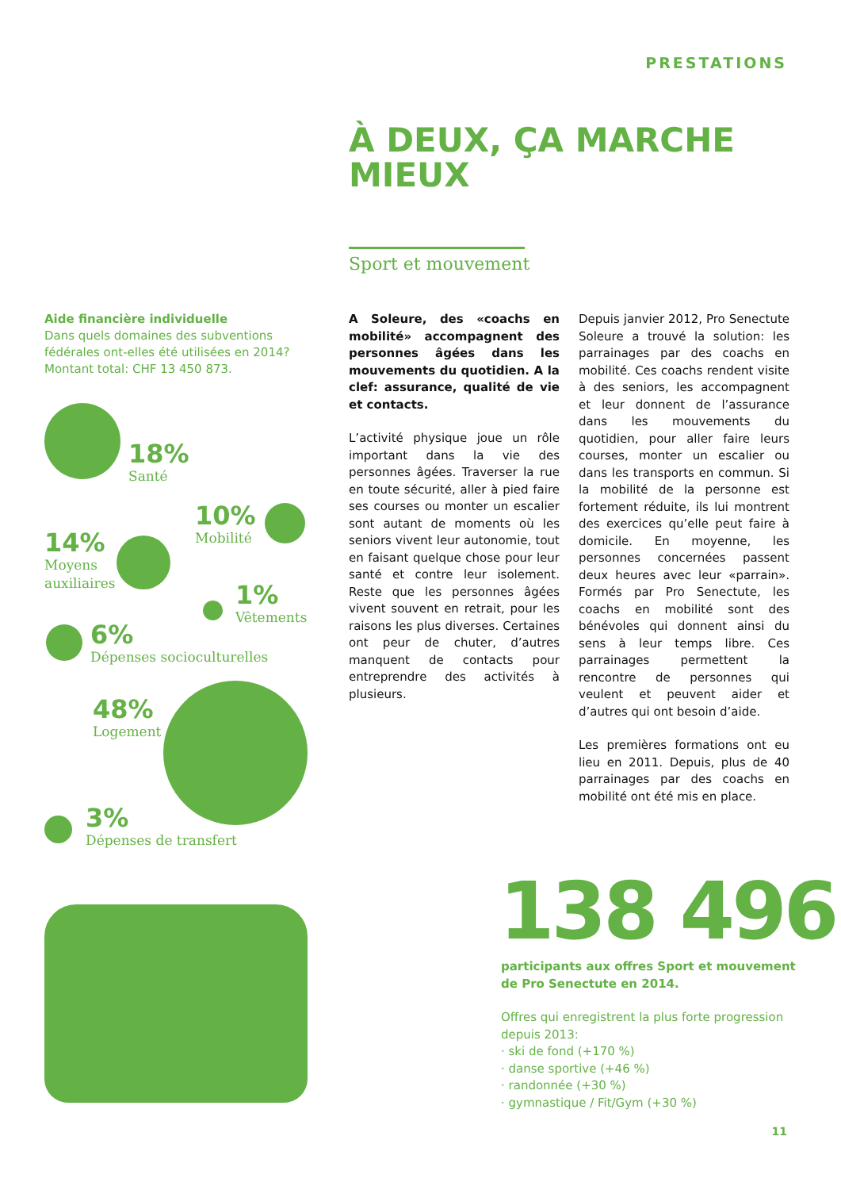PRESTATIONS
À DEUX, ÇA MARCHE
MIEUX
Sport et mouvement
Aide financière individuelle
Dans quels domaines des subventions fédérales ont-elles été utilisées en 2014? Montant total: CHF 13 450 873.
A Soleure, des «coachs en mobilité» accompagnent des personnes âgées dans les mouvements du quotidien. A la clef: assurance, qualité de vie et contacts.
L’activité physique joue un rôle important dans la vie des personnes âgées. Traverser la rue en toute sécurité, aller à pied faire ses courses ou monter un escalier sont autant de moments où les seniors vivent leur autonomie, tout en faisant quelque chose pour leur santé et contre leur isolement. Reste que les personnes âgées vivent souvent en retrait, pour les raisons les plus diverses. Certaines ont peur de chuter, d’autres manquent de contacts pour entreprendre des activités à plusieurs.
Depuis janvier 2012, Pro Senectute Soleure a trouvé la solution: les parrainages par des coachs en mobilité. Ces coachs rendent visite à des seniors, les accompagnent et leur donnent de l’assurance dans les mouvements du quotidien, pour aller faire leurs courses, monter un escalier ou dans les transports en commun. Si la mobilité de la personne est fortement réduite, ils lui montrent des exercices qu’elle peut faire à domicile. En moyenne, les personnes concernées passent deux heures avec leur «parrain». Formés par Pro Senectute, les coachs en mobilité sont des bénévoles qui donnent ainsi du sens à leur temps libre. Ces parrainages permettent la rencontre de personnes qui veulent et peuvent aider et d’autres qui ont besoin d’aide.
Les premières formations ont eu lieu en 2011. Depuis, plus de 40 parrainages par des coachs en mobilité ont été mis en place.
18%
Santé
10%
Mobilité
14%
Moyens
auxiliaires
1%
Vêtements
6%
Dépenses socioculturelles
48%
Logement
3%
Dépenses de transfert
138 496
participants aux offres Sport et mouvement de Pro Senectute en 2014.
Offres qui enregistrent la plus forte progression depuis 2013:
· ski de fond (+170 %)
· danse sportive (+46 %)
· randonnée (+30 %)
· gymnastique / Fit/Gym (+30 %)
11